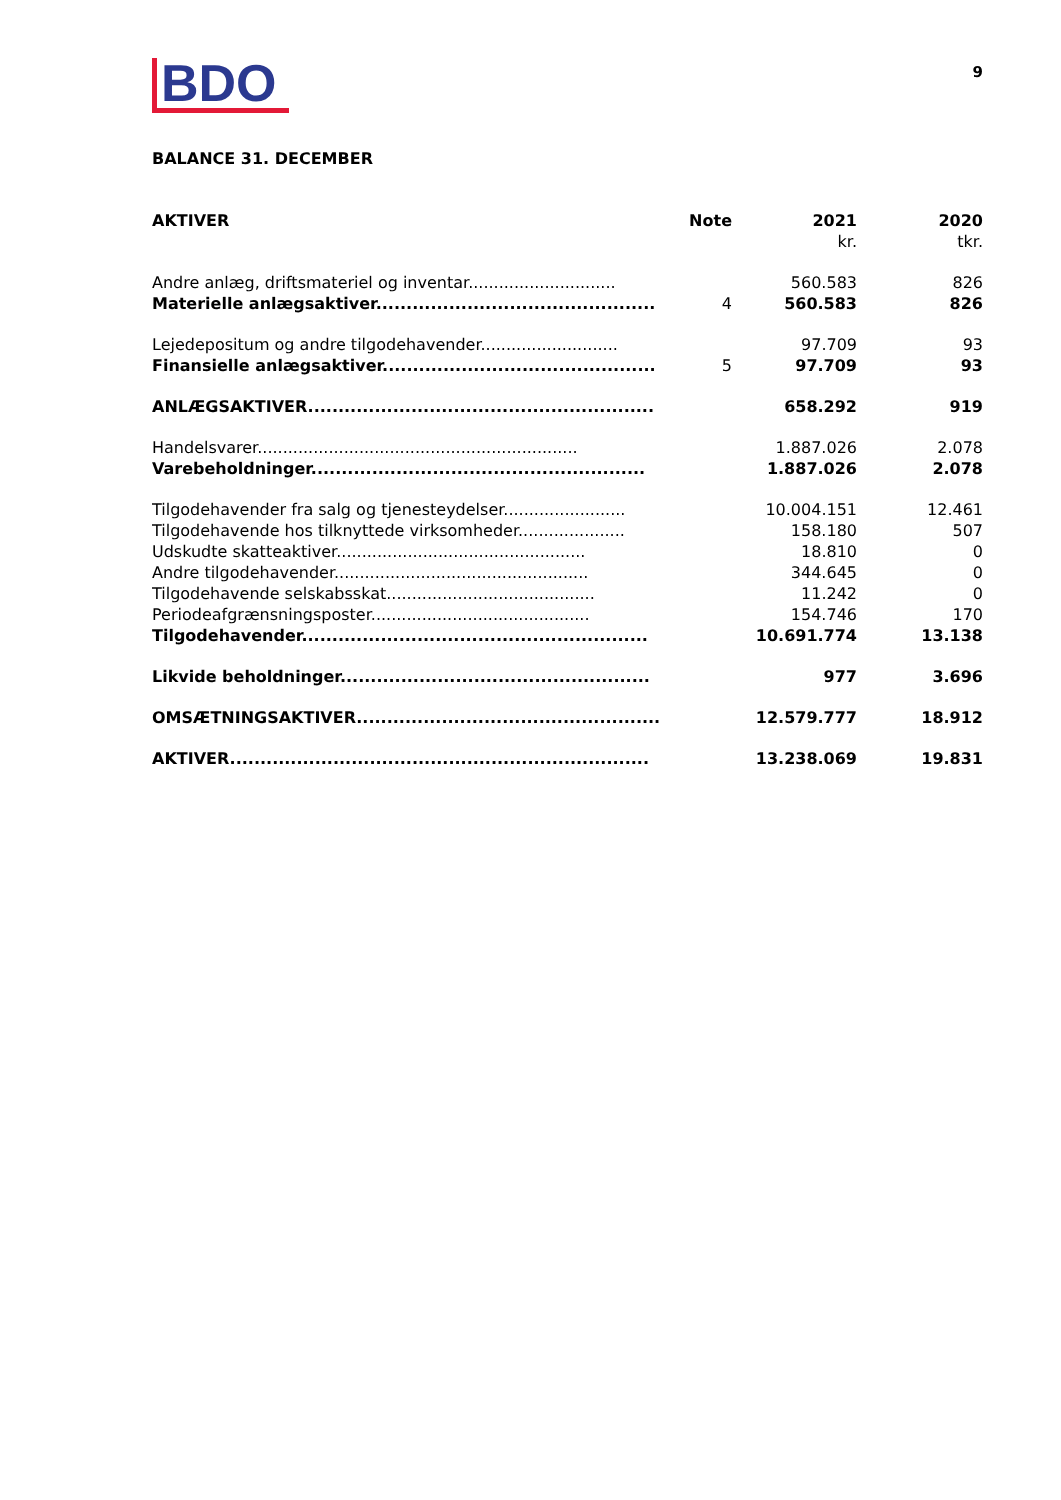BDO
9
BALANCE 31. DECEMBER
| AKTIVER | Note | 2021 | 2020 |
| --- | --- | --- | --- |
| | | kr. | tkr. |
| Andre anlæg, driftsmateriel og inventar............................. | | 560.583 | 826 |
| Materielle anlægsaktiver.............................................. | 4 | 560.583 | 826 |
| Lejedepositum og andre tilgodehavender........................... | | 97.709 | 93 |
| Finansielle anlægsaktiver............................................. | 5 | 97.709 | 93 |
| ANLÆGSAKTIVER......................................................... | | 658.292 | 919 |
| Handelsvarer............................................................... | | 1.887.026 | 2.078 |
| Varebeholdninger....................................................... | | 1.887.026 | 2.078 |
| Tilgodehavender fra salg og tjenesteydelser........................ | | 10.004.151 | 12.461 |
| Tilgodehavende hos tilknyttede virksomheder..................... | | 158.180 | 507 |
| Udskudte skatteaktiver................................................. | | 18.810 | 0 |
| Andre tilgodehavender.................................................. | | 344.645 | 0 |
| Tilgodehavende selskabsskat......................................... | | 11.242 | 0 |
| Periodeafgrænsningsposter........................................... | | 154.746 | 170 |
| Tilgodehavender......................................................... | | 10.691.774 | 13.138 |
| Likvide beholdninger................................................... | | 977 | 3.696 |
| OMSÆTNINGSAKTIVER.................................................. | | 12.579.777 | 18.912 |
| AKTIVER..................................................................... | | 13.238.069 | 19.831 |